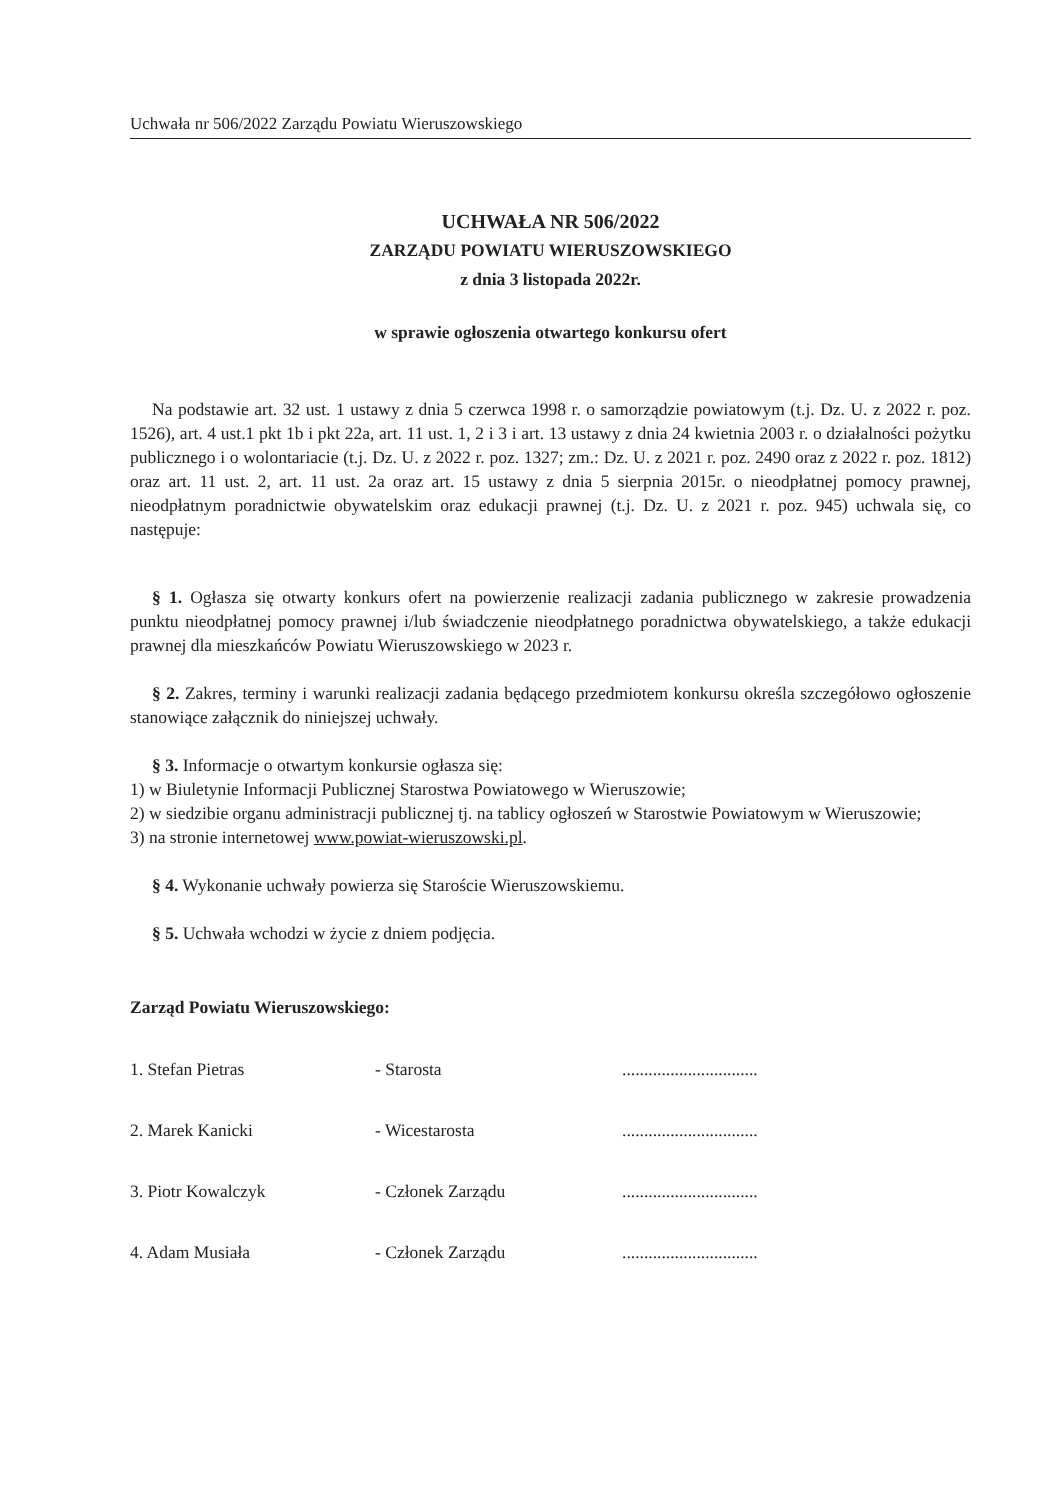Uchwała nr 506/2022 Zarządu Powiatu Wieruszowskiego
UCHWAŁA NR 506/2022
ZARZĄDU POWIATU WIERUSZOWSKIEGO
z dnia 3 listopada 2022r.
w sprawie ogłoszenia otwartego konkursu ofert
Na podstawie art. 32 ust. 1 ustawy z dnia 5 czerwca 1998 r. o samorządzie powiatowym (t.j. Dz. U. z 2022 r. poz. 1526), art. 4 ust.1 pkt 1b i pkt 22a, art. 11 ust. 1, 2 i 3 i art. 13 ustawy z dnia 24 kwietnia 2003 r. o działalności pożytku publicznego i o wolontariacie (t.j. Dz. U. z 2022 r. poz. 1327; zm.: Dz. U. z 2021 r. poz. 2490 oraz z 2022 r. poz. 1812) oraz art. 11 ust. 2, art. 11 ust. 2a oraz art. 15 ustawy z dnia 5 sierpnia 2015r. o nieodpłatnej pomocy prawnej, nieodpłatnym poradnictwie obywatelskim oraz edukacji prawnej (t.j. Dz. U. z 2021 r. poz. 945) uchwala się, co następuje:
§ 1. Ogłasza się otwarty konkurs ofert na powierzenie realizacji zadania publicznego w zakresie prowadzenia punktu nieodpłatnej pomocy prawnej i/lub świadczenie nieodpłatnego poradnictwa obywatelskiego, a także edukacji prawnej dla mieszkańców Powiatu Wieruszowskiego w 2023 r.
§ 2. Zakres, terminy i warunki realizacji zadania będącego przedmiotem konkursu określa szczegółowo ogłoszenie stanowiące załącznik do niniejszej uchwały.
§ 3. Informacje o otwartym konkursie ogłasza się:
1) w Biuletynie Informacji Publicznej Starostwa Powiatowego w Wieruszowie;
2) w siedzibie organu administracji publicznej tj. na tablicy ogłoszeń w Starostwie Powiatowym w Wieruszowie;
3) na stronie internetowej www.powiat-wieruszowski.pl.
§ 4. Wykonanie uchwały powierza się Staroście Wieruszowskiemu.
§ 5. Uchwała wchodzi w życie z dniem podjęcia.
Zarząd Powiatu Wieruszowskiego:
| 1. Stefan Pietras | - Starosta | ............................... |
| 2. Marek Kanicki | - Wicestarosta | ............................... |
| 3. Piotr Kowalczyk | - Członek Zarządu | ............................... |
| 4. Adam Musiała | - Członek Zarządu | ............................... |